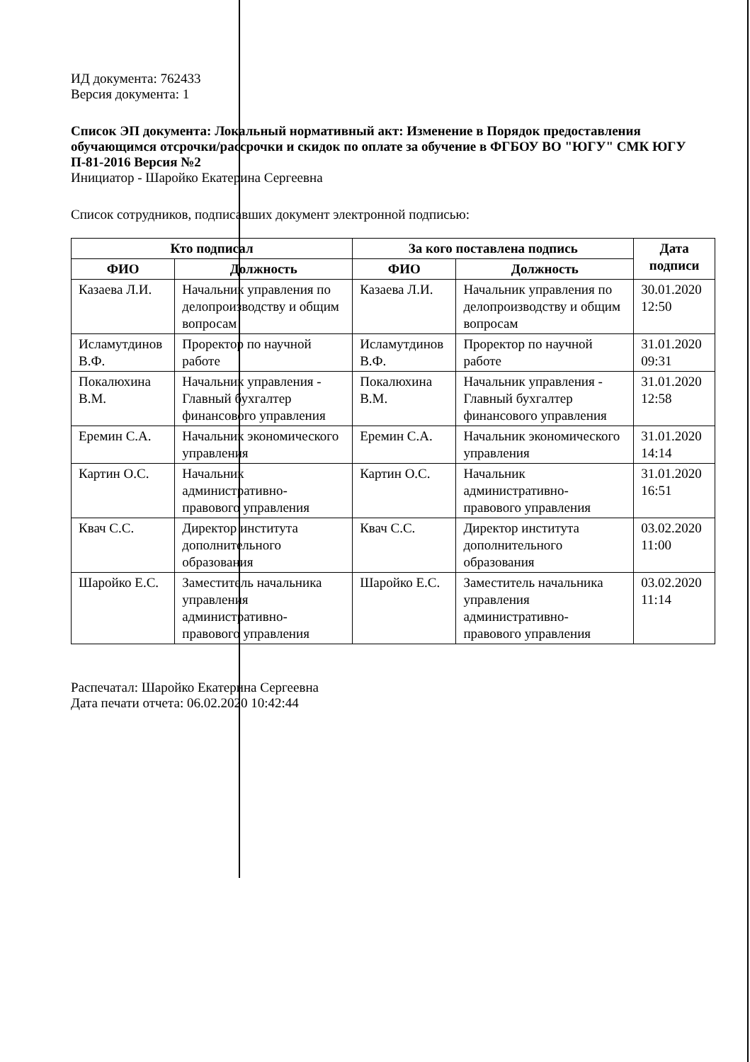ИД документа: 762433
Версия документа: 1
Список ЭП документа: Локальный нормативный акт: Изменение в Порядок предоставления обучающимся отсрочки/рассрочки и скидок по оплате за обучение в ФГБОУ ВО "ЮГУ" СМК ЮГУ П-81-2016 Версия №2
Инициатор - Шаройко Екатерина Сергеевна
Список сотрудников, подписавших документ электронной подписью:
| Кто подписал | | За кого поставлена подпись | | Дата подписи |
| --- | --- | --- | --- | --- |
| ФИО | Должность | ФИО | Должность | |
| Казаева Л.И. | Начальник управления по делопроизводству и общим вопросам | Казаева Л.И. | Начальник управления по делопроизводству и общим вопросам | 30.01.2020 12:50 |
| Исламутдинов В.Ф. | Проректор по научной работе | Исламутдинов В.Ф. | Проректор по научной работе | 31.01.2020 09:31 |
| Покалюхина В.М. | Начальник управления - Главный бухгалтер финансового управления | Покалюхина В.М. | Начальник управления - Главный бухгалтер финансового управления | 31.01.2020 12:58 |
| Еремин С.А. | Начальник экономического управления | Еремин С.А. | Начальник экономического управления | 31.01.2020 14:14 |
| Картин О.С. | Начальник административно-правового управления | Картин О.С. | Начальник административно-правового управления | 31.01.2020 16:51 |
| Квач С.С. | Директор института дополнительного образования | Квач С.С. | Директор института дополнительного образования | 03.02.2020 11:00 |
| Шаройко Е.С. | Заместитель начальника управления административно-правового управления | Шаройко Е.С. | Заместитель начальника управления административно-правового управления | 03.02.2020 11:14 |
Распечатал: Шаройко Екатерина Сергеевна
Дата печати отчета: 06.02.2020 10:42:44